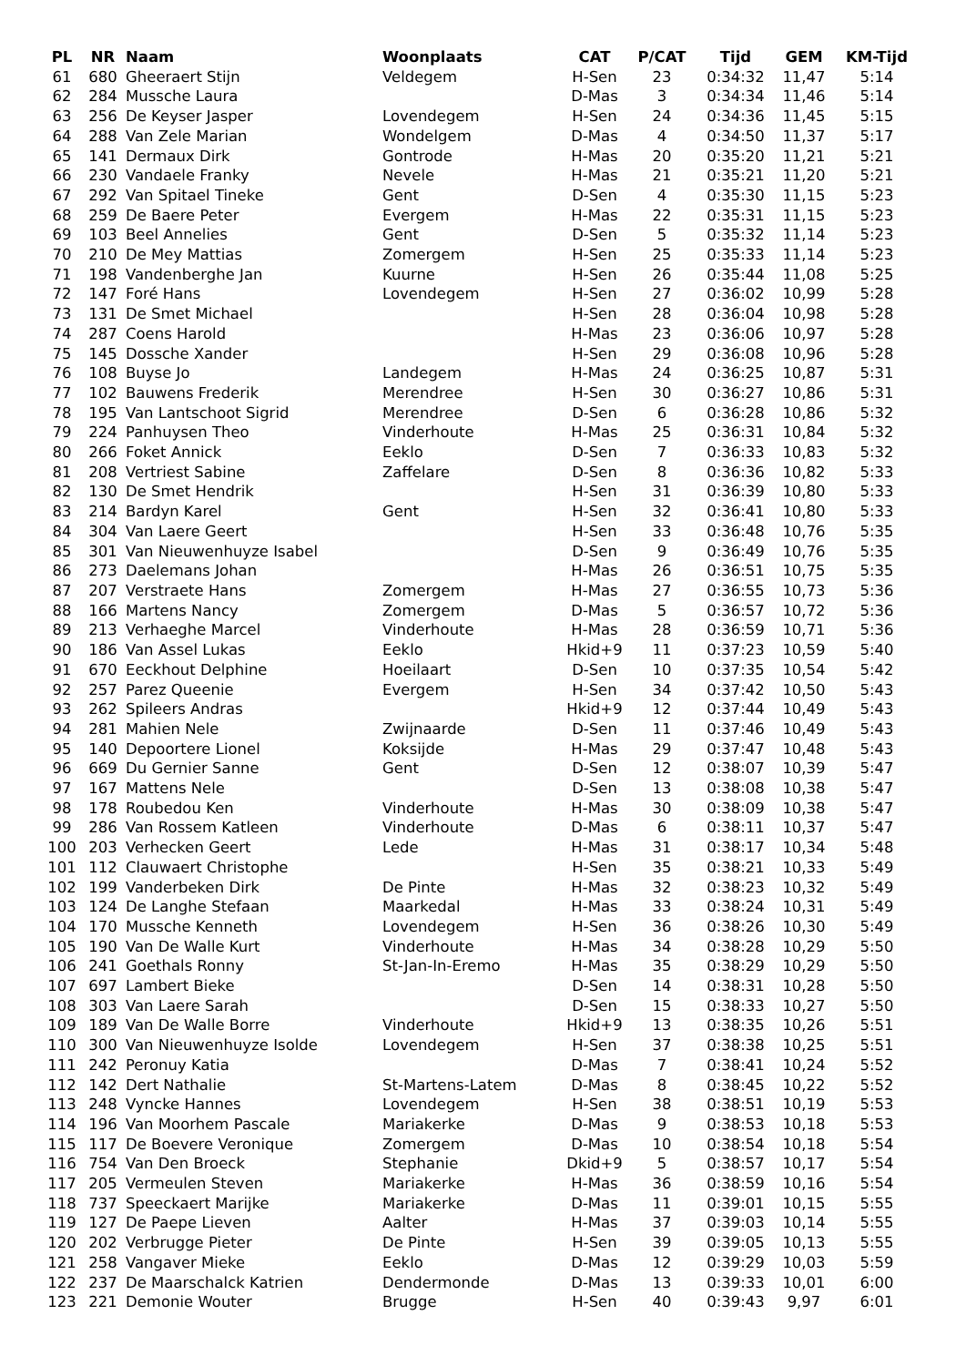| PL | NR | Naam | Woonplaats | CAT | P/CAT | Tijd | GEM | KM-Tijd |
| --- | --- | --- | --- | --- | --- | --- | --- | --- |
| 61 | 680 | Gheeraert Stijn | Veldegem | H-Sen | 23 | 0:34:32 | 11,47 | 5:14 |
| 62 | 284 | Mussche Laura | | D-Mas | 3 | 0:34:34 | 11,46 | 5:14 |
| 63 | 256 | De Keyser Jasper | Lovendegem | H-Sen | 24 | 0:34:36 | 11,45 | 5:15 |
| 64 | 288 | Van Zele Marian | Wondelgem | D-Mas | 4 | 0:34:50 | 11,37 | 5:17 |
| 65 | 141 | Dermaux Dirk | Gontrode | H-Mas | 20 | 0:35:20 | 11,21 | 5:21 |
| 66 | 230 | Vandaele Franky | Nevele | H-Mas | 21 | 0:35:21 | 11,20 | 5:21 |
| 67 | 292 | Van Spitael Tineke | Gent | D-Sen | 4 | 0:35:30 | 11,15 | 5:23 |
| 68 | 259 | De Baere Peter | Evergem | H-Mas | 22 | 0:35:31 | 11,15 | 5:23 |
| 69 | 103 | Beel Annelies | Gent | D-Sen | 5 | 0:35:32 | 11,14 | 5:23 |
| 70 | 210 | De Mey Mattias | Zomergem | H-Sen | 25 | 0:35:33 | 11,14 | 5:23 |
| 71 | 198 | Vandenberghe Jan | Kuurne | H-Sen | 26 | 0:35:44 | 11,08 | 5:25 |
| 72 | 147 | Foré Hans | Lovendegem | H-Sen | 27 | 0:36:02 | 10,99 | 5:28 |
| 73 | 131 | De Smet Michael | | H-Sen | 28 | 0:36:04 | 10,98 | 5:28 |
| 74 | 287 | Coens Harold | | H-Mas | 23 | 0:36:06 | 10,97 | 5:28 |
| 75 | 145 | Dossche Xander | | H-Sen | 29 | 0:36:08 | 10,96 | 5:28 |
| 76 | 108 | Buyse Jo | Landegem | H-Mas | 24 | 0:36:25 | 10,87 | 5:31 |
| 77 | 102 | Bauwens Frederik | Merendree | H-Sen | 30 | 0:36:27 | 10,86 | 5:31 |
| 78 | 195 | Van Lantschoot Sigrid | Merendree | D-Sen | 6 | 0:36:28 | 10,86 | 5:32 |
| 79 | 224 | Panhuysen Theo | Vinderhoute | H-Mas | 25 | 0:36:31 | 10,84 | 5:32 |
| 80 | 266 | Foket Annick | Eeklo | D-Sen | 7 | 0:36:33 | 10,83 | 5:32 |
| 81 | 208 | Vertriest Sabine | Zaffelare | D-Sen | 8 | 0:36:36 | 10,82 | 5:33 |
| 82 | 130 | De Smet Hendrik | | H-Sen | 31 | 0:36:39 | 10,80 | 5:33 |
| 83 | 214 | Bardyn Karel | Gent | H-Sen | 32 | 0:36:41 | 10,80 | 5:33 |
| 84 | 304 | Van Laere Geert | | H-Sen | 33 | 0:36:48 | 10,76 | 5:35 |
| 85 | 301 | Van Nieuwenhuyze Isabel | | D-Sen | 9 | 0:36:49 | 10,76 | 5:35 |
| 86 | 273 | Daelemans Johan | | H-Mas | 26 | 0:36:51 | 10,75 | 5:35 |
| 87 | 207 | Verstraete Hans | Zomergem | H-Mas | 27 | 0:36:55 | 10,73 | 5:36 |
| 88 | 166 | Martens Nancy | Zomergem | D-Mas | 5 | 0:36:57 | 10,72 | 5:36 |
| 89 | 213 | Verhaeghe Marcel | Vinderhoute | H-Mas | 28 | 0:36:59 | 10,71 | 5:36 |
| 90 | 186 | Van Assel Lukas | Eeklo | Hkid+9 | 11 | 0:37:23 | 10,59 | 5:40 |
| 91 | 670 | Eeckhout Delphine | Hoeilaart | D-Sen | 10 | 0:37:35 | 10,54 | 5:42 |
| 92 | 257 | Parez Queenie | Evergem | H-Sen | 34 | 0:37:42 | 10,50 | 5:43 |
| 93 | 262 | Spileers Andras | | Hkid+9 | 12 | 0:37:44 | 10,49 | 5:43 |
| 94 | 281 | Mahien Nele | Zwijnaarde | D-Sen | 11 | 0:37:46 | 10,49 | 5:43 |
| 95 | 140 | Depoortere Lionel | Koksijde | H-Mas | 29 | 0:37:47 | 10,48 | 5:43 |
| 96 | 669 | Du Gernier Sanne | Gent | D-Sen | 12 | 0:38:07 | 10,39 | 5:47 |
| 97 | 167 | Mattens Nele | | D-Sen | 13 | 0:38:08 | 10,38 | 5:47 |
| 98 | 178 | Roubedou Ken | Vinderhoute | H-Mas | 30 | 0:38:09 | 10,38 | 5:47 |
| 99 | 286 | Van Rossem Katleen | Vinderhoute | D-Mas | 6 | 0:38:11 | 10,37 | 5:47 |
| 100 | 203 | Verhecken Geert | Lede | H-Mas | 31 | 0:38:17 | 10,34 | 5:48 |
| 101 | 112 | Clauwaert Christophe | | H-Sen | 35 | 0:38:21 | 10,33 | 5:49 |
| 102 | 199 | Vanderbeken Dirk | De Pinte | H-Mas | 32 | 0:38:23 | 10,32 | 5:49 |
| 103 | 124 | De Langhe Stefaan | Maarkedal | H-Mas | 33 | 0:38:24 | 10,31 | 5:49 |
| 104 | 170 | Mussche Kenneth | Lovendegem | H-Sen | 36 | 0:38:26 | 10,30 | 5:49 |
| 105 | 190 | Van De Walle Kurt | Vinderhoute | H-Mas | 34 | 0:38:28 | 10,29 | 5:50 |
| 106 | 241 | Goethals Ronny | St-Jan-In-Eremo | H-Mas | 35 | 0:38:29 | 10,29 | 5:50 |
| 107 | 697 | Lambert Bieke | | D-Sen | 14 | 0:38:31 | 10,28 | 5:50 |
| 108 | 303 | Van Laere Sarah | | D-Sen | 15 | 0:38:33 | 10,27 | 5:50 |
| 109 | 189 | Van De Walle Borre | Vinderhoute | Hkid+9 | 13 | 0:38:35 | 10,26 | 5:51 |
| 110 | 300 | Van Nieuwenhuyze Isolde | Lovendegem | H-Sen | 37 | 0:38:38 | 10,25 | 5:51 |
| 111 | 242 | Peronuy Katia | | D-Mas | 7 | 0:38:41 | 10,24 | 5:52 |
| 112 | 142 | Dert Nathalie | St-Martens-Latem | D-Mas | 8 | 0:38:45 | 10,22 | 5:52 |
| 113 | 248 | Vyncke Hannes | Lovendegem | H-Sen | 38 | 0:38:51 | 10,19 | 5:53 |
| 114 | 196 | Van Moorhem Pascale | Mariakerke | D-Mas | 9 | 0:38:53 | 10,18 | 5:53 |
| 115 | 117 | De Boevere Veronique | Zomergem | D-Mas | 10 | 0:38:54 | 10,18 | 5:54 |
| 116 | 754 | Van Den Broeck | Stephanie | Dkid+9 | 5 | 0:38:57 | 10,17 | 5:54 |
| 117 | 205 | Vermeulen Steven | Mariakerke | H-Mas | 36 | 0:38:59 | 10,16 | 5:54 |
| 118 | 737 | Speeckaert Marijke | Mariakerke | D-Mas | 11 | 0:39:01 | 10,15 | 5:55 |
| 119 | 127 | De Paepe Lieven | Aalter | H-Mas | 37 | 0:39:03 | 10,14 | 5:55 |
| 120 | 202 | Verbrugge Pieter | De Pinte | H-Sen | 39 | 0:39:05 | 10,13 | 5:55 |
| 121 | 258 | Vangaver Mieke | Eeklo | D-Mas | 12 | 0:39:29 | 10,03 | 5:59 |
| 122 | 237 | De Maarschalck Katrien | Dendermonde | D-Mas | 13 | 0:39:33 | 10,01 | 6:00 |
| 123 | 221 | Demonie Wouter | Brugge | H-Sen | 40 | 0:39:43 | 9,97 | 6:01 |